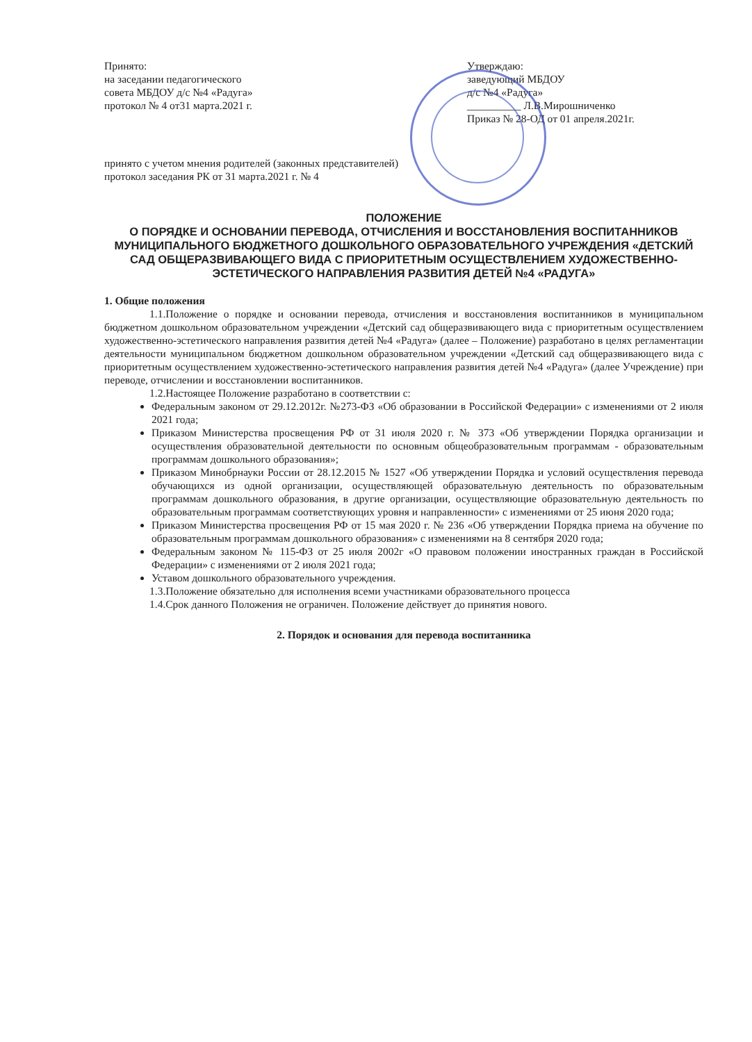Принято:
на заседании педагогического
совета МБДОУ д/с №4 «Радуга»
протокол № 4 от31 марта.2021 г.
Утверждаю:
заведующий МБДОУ
д/с №4 «Радуга»
__________ Л.В.Мирошниченко
Приказ № 28-ОД от 01 апреля.2021г.
принято с учетом мнения родителей (законных представителей)
протокол заседания РК от 31 марта.2021 г. № 4
ПОЛОЖЕНИЕ
О ПОРЯДКЕ И ОСНОВАНИИ ПЕРЕВОДА, ОТЧИСЛЕНИЯ И ВОССТАНОВЛЕНИЯ ВОСПИТАННИКОВ МУНИЦИПАЛЬНОГО БЮДЖЕТНОГО ДОШКОЛЬНОГО ОБРАЗОВАТЕЛЬНОГО УЧРЕЖДЕНИЯ «ДЕТСКИЙ САД ОБЩЕРАЗВИВАЮЩЕГО ВИДА С ПРИОРИТЕТНЫМ ОСУЩЕСТВЛЕНИЕМ ХУДОЖЕСТВЕННО-ЭСТЕТИЧЕСКОГО НАПРАВЛЕНИЯ РАЗВИТИЯ ДЕТЕЙ №4 «РАДУГА»
1. Общие положения
1.1.Положение о порядке и основании перевода, отчисления и восстановления воспитанников в муниципальном бюджетном дошкольном образовательном учреждении «Детский сад общеразвивающего вида с приоритетным осуществлением художественно-эстетического направления развития детей №4 «Радуга» (далее – Положение) разработано в целях регламентации деятельности муниципальном бюджетном дошкольном образовательном учреждении «Детский сад общеразвивающего вида с приоритетным осуществлением художественно-эстетического направления развития детей №4 «Радуга» (далее Учреждение) при переводе, отчислении и восстановлении воспитанников.
1.2.Настоящее Положение разработано в соответствии с:
Федеральным законом от 29.12.2012г. №273-ФЗ «Об образовании в Российской Федерации» с изменениями от 2 июля 2021 года;
Приказом Министерства просвещения РФ от 31 июля 2020 г. № 373 «Об утверждении Порядка организации и осуществления образовательной деятельности по основным общеобразовательным программам - образовательным программам дошкольного образования»;
Приказом Минобрнауки России от 28.12.2015 № 1527 «Об утверждении Порядка и условий осуществления перевода обучающихся из одной организации, осуществляющей образовательную деятельность по образовательным программам дошкольного образования, в другие организации, осуществляющие образовательную деятельность по образовательным программам соответствующих уровня и направленности» с изменениями от 25 июня 2020 года;
Приказом Министерства просвещения РФ от 15 мая 2020 г. № 236 «Об утверждении Порядка приема на обучение по образовательным программам дошкольного образования» с изменениями на 8 сентября 2020 года;
Федеральным законом № 115-ФЗ от 25 июля 2002г «О правовом положении иностранных граждан в Российской Федерации» с изменениями от 2 июля 2021 года;
Уставом дошкольного образовательного учреждения.
1.3.Положение обязательно для исполнения всеми участниками образовательного процесса
1.4.Срок данного Положения не ограничен. Положение действует до принятия нового.
2. Порядок и основания для перевода воспитанника